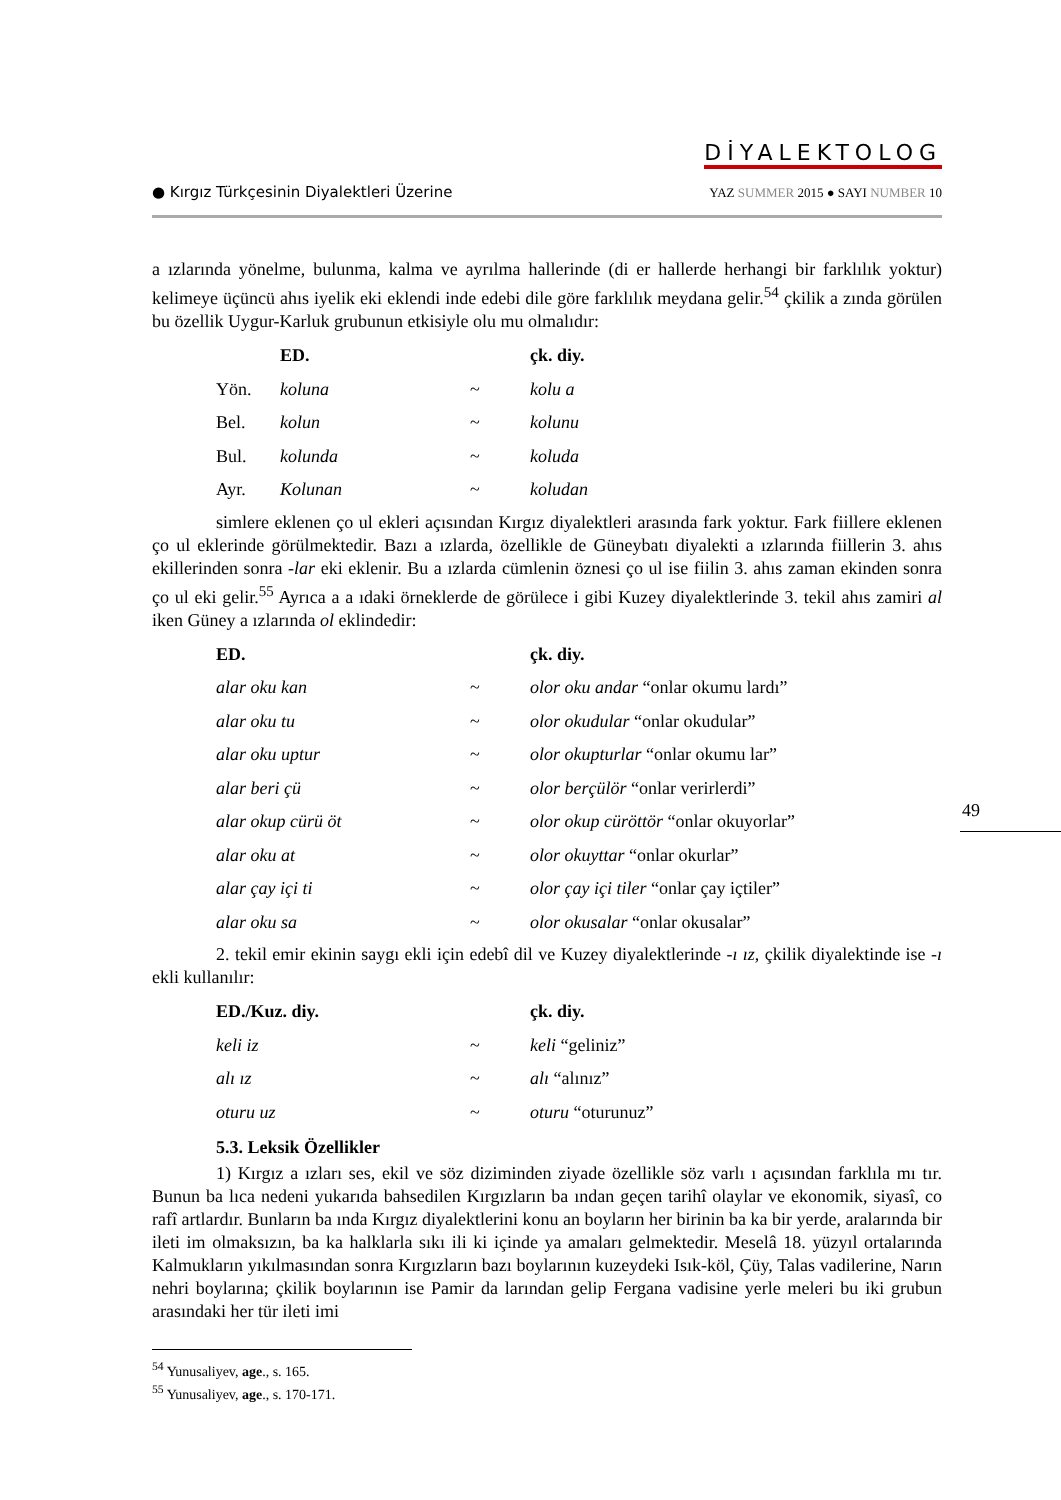● Kırgız Türkçesinin Diyalektleri Üzerine
DİYALEKTOLOG
YAZ SUMMER 2015 ● SAYI NUMBER 10
a ızlarında yönelme, bulunma, kalma ve ayrılma hallerinde (di er hallerde herhangi bir farklılık yoktur) kelimeye üçüncü ahıs iyelik eki eklendi inde edebi dile göre farklılık meydana gelir.<sup>54</sup> çkilik a zında görülen bu özellik Uygur-Karluk grubunun etkisiyle olu mu olmalıdır:
| | ED. | | çk. diy. |
| Yön. | koluna | ~ | kolu a |
| Bel. | kolun | ~ | kolunu |
| Bul. | kolunda | ~ | koluda |
| Ayr. | Kolunan | ~ | koludan |
simlere eklenen ço ul ekleri açısından Kırgız diyalektleri arasında fark yoktur. Fark fiillere eklenen ço ul eklerinde görülmektedir. Bazı a ızlarda, özellikle de Güneybatı diyalekti a ızlarında fiillerin 3. ahıs ekillerinden sonra -lar eki eklenir. Bu a ızlarda cümlenin öznesi ço ul ise fiilin 3. ahıs zaman ekinden sonra ço ul eki gelir.<sup>55</sup> Ayrıca a a ıdaki örneklerde de görülece i gibi Kuzey diyalektlerinde 3. tekil ahıs zamiri al iken Güney a ızlarında ol eklindedir:
| ED. | | çk. diy. |
| alar oku kan | ~ | olor oku andar “onlar okumu lardı” |
| alar oku tu | ~ | olor okudular “onlar okudular” |
| alar oku uptur | ~ | olor okupturlar “onlar okumu lar” |
| alar beri çü | ~ | olor berçülör “onlar verirlerdi” |
| alar okup cürü öt | ~ | olor okup cüröttör “onlar okuyorlar” |
| alar oku at | ~ | olor okuyttar “onlar okurlar” |
| alar çay içi ti | ~ | olor çay içi tiler “onlar çay içtiler” |
| alar oku sa | ~ | olor okusalar “onlar okusalar” |
2. tekil emir ekinin saygı ekli için edebî dil ve Kuzey diyalektlerinde -ı ız, çkilik diyalektinde ise -ı ekli kullanılır:
| ED./Kuz. diy. | | çk. diy. |
| keli iz | ~ | keli “geliniz” |
| alı ız | ~ | alı “alınız” |
| oturu uz | ~ | oturu “oturunuz” |
5.3. Leksik Özellikler
1) Kırgız a ızları ses, ekil ve söz diziminden ziyade özellikle söz varlı ı açısından farklıla mı tır. Bunun ba lıca nedeni yukarıda bahsedilen Kırgızların ba ından geçen tarihî olaylar ve ekonomik, siyasî, co rafî artlardır. Bunların ba ında Kırgız diyalektlerini konu an boyların her birinin ba ka bir yerde, aralarında bir ileti im olmaksızın, ba ka halklarla sıkı ili ki içinde ya amaları gelmektedir. Meselâ 18. yüzyıl ortalarında Kalmukların yıkılmasından sonra Kırgızların bazı boylarının kuzeydeki Isık-köl, Çüy, Talas vadilerine, Narın nehri boylarına; çkilik boylarının ise Pamir da larından gelip Fergana vadisine yerle meleri bu iki grubun arasındaki her tür ileti imi
<sup>54</sup> Yunusaliyev, age., s. 165.
<sup>55</sup> Yunusaliyev, age., s. 170-171.
49